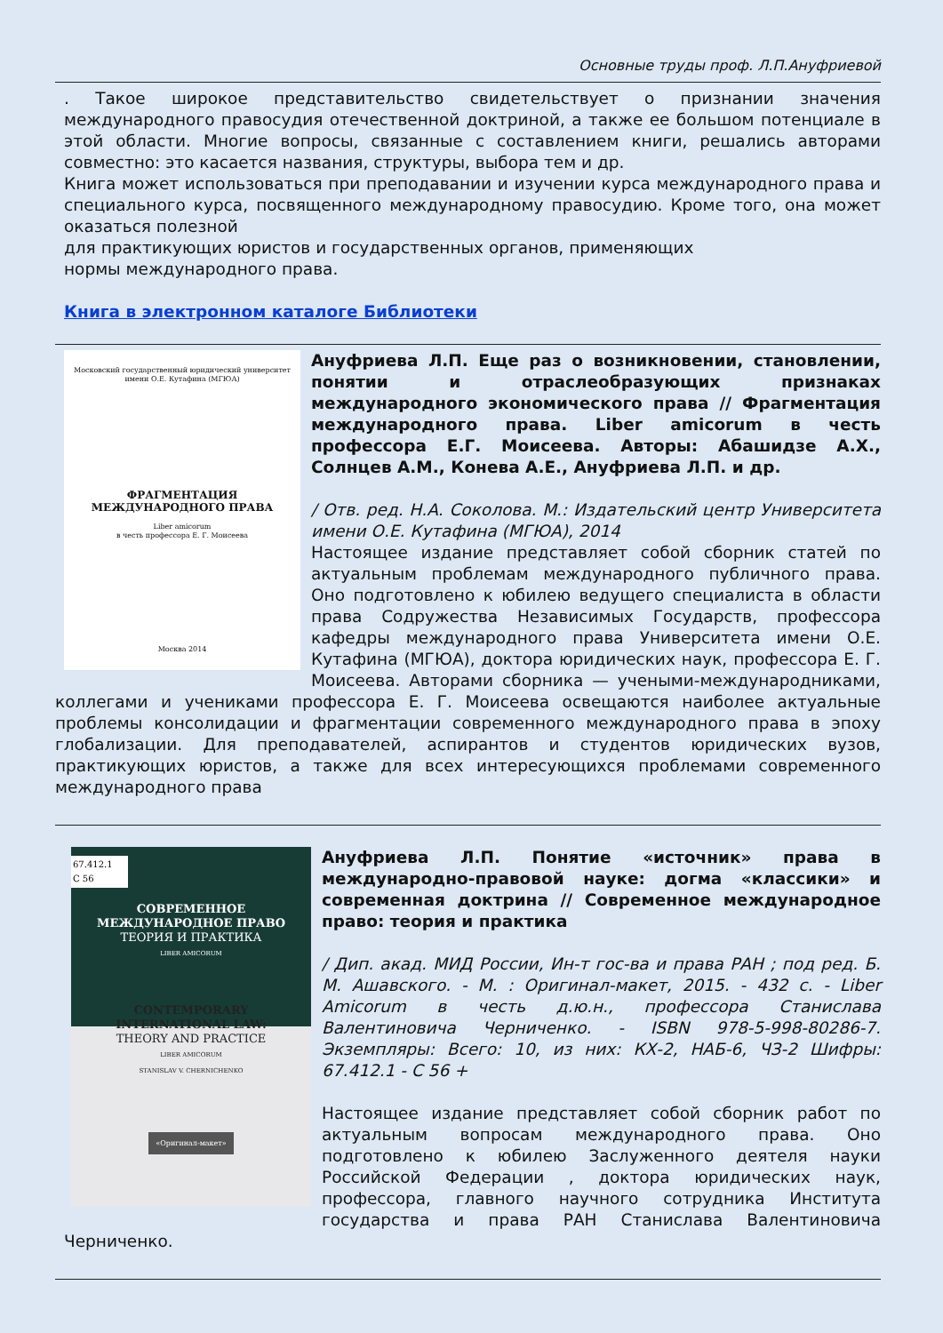Основные труды проф. Л.П.Ануфриевой
. Такое широкое представительство свидетельствует о признании значения международного правосудия отечественной доктриной, а также ее большом потенциале в этой области. Многие вопросы, связанные с составлением книги, решались авторами совместно: это касается названия, структуры, выбора тем и др.
Книга может использоваться при преподавании и изучении курса международного права и специального курса, посвященного международному правосудию. Кроме того, она может оказаться полезной
для практикующих юристов и государственных органов, применяющих
нормы международного права.
Книга в электронном каталоге Библиотеки
Московский государственный юридический университет
имени О.Е. Кутафина (МГЮА)
ФРАГМЕНТАЦИЯ
МЕЖДУНАРОДНОГО ПРАВА
Liber amicorum
в честь профессора Е. Г. Моисеева
Москва 2014
Ануфриева Л.П. Еще раз о возникновении, становлении, понятии и отраслеобразующих признаках международного экономического права // Фрагментация международного права. Liber amicorum в честь профессора Е.Г. Моисеева. Авторы: Абашидзе А.Х., Солнцев А.М., Конева А.Е., Ануфриева Л.П. и др.
/ Отв. ред. Н.А. Соколова. М.: Издательский центр Университета имени О.Е. Кутафина (МГЮА), 2014
Настоящее издание представляет собой сборник статей по актуальным проблемам международного публичного права. Оно подготовлено к юбилею ведущего специалиста в области права Содружества Независимых Государств, профессора кафедры международного права Университета имени О.Е. Кутафина (МГЮА), доктора юридических наук, профессора Е. Г. Моисеева. Авторами сборника — учеными-международниками, коллегами и учениками профессора Е. Г. Моисеева освещаются наиболее актуальные проблемы консолидации и фрагментации современного международного права в эпоху глобализации. Для преподавателей, аспирантов и студентов юридических вузов, практикующих юристов, а также для всех интересующихся проблемами современного международного права
67.412.1
С 56
СОВРЕМЕННОЕ
МЕЖДУНАРОДНОЕ ПРАВО
ТЕОРИЯ И ПРАКТИКА
LIBER AMICORUM
CONTEMPORARY
INTERNATIONAL LAW:
THEORY AND PRACTICE
LIBER AMICORUM
STANISLAV V. CHERNICHENKO
«Оригинал-макет»
Ануфриева Л.П. Понятие «источник» права в международно-правовой науке: догма «классики» и современная доктрина // Современное международное право: теория и практика
/ Дип. акад. МИД России, Ин-т гос-ва и права РАН ; под ред. Б. М. Ашавского. - М. : Оригинал-макет, 2015. - 432 с. - Liber Amicorum в честь д.ю.н., профессора Станислава Валентиновича Черниченко. - ISBN 978-5-998-80286-7. Экземпляры: Всего: 10, из них: КХ-2, НАБ-6, ЧЗ-2 Шифры: 67.412.1 - С 56 +
Настоящее издание представляет собой сборник работ по актуальным вопросам международного права. Оно подготовлено к юбилею Заслуженного деятеля науки Российской Федерации , доктора юридических наук, профессора, главного научного сотрудника Института государства и права РАН Станислава Валентиновича Черниченко.